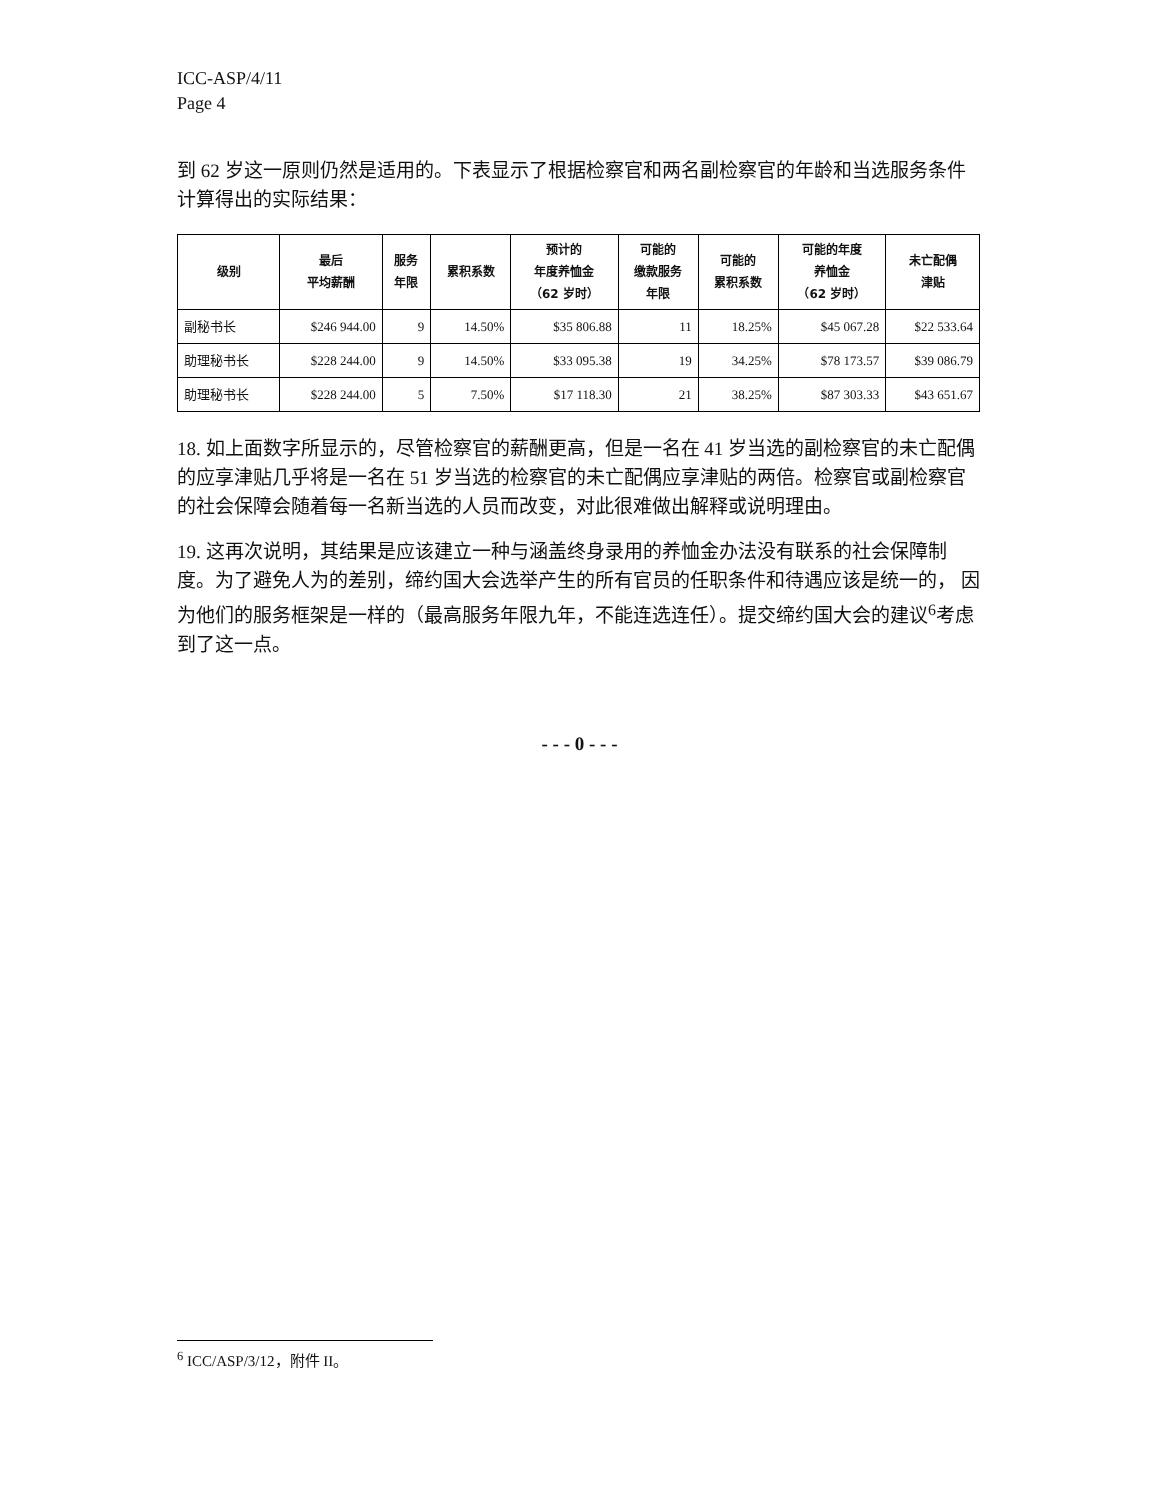ICC-ASP/4/11
Page 4
到 62 岁这一原则仍然是适用的。下表显示了根据检察官和两名副检察官的年龄和当选服务条件计算得出的实际结果：
| 级别 | 最后 平均薪酬 | 服务 年限 | 累积系数 | 预计的 年度养恤金 （62 岁时） | 可能的 缴款服务 年限 | 可能的 累积系数 | 可能的年度 养恤金 （62 岁时） | 未亡配偶 津贴 |
| --- | --- | --- | --- | --- | --- | --- | --- | --- |
| 副秘书长 | $246 944.00 | 9 | 14.50% | $35 806.88 | 11 | 18.25% | $45 067.28 | $22 533.64 |
| 助理秘书长 | $228 244.00 | 9 | 14.50% | $33 095.38 | 19 | 34.25% | $78 173.57 | $39 086.79 |
| 助理秘书长 | $228 244.00 | 5 | 7.50% | $17 118.30 | 21 | 38.25% | $87 303.33 | $43 651.67 |
18. 如上面数字所显示的，尽管检察官的薪酬更高，但是一名在 41 岁当选的副检察官的未亡配偶的应享津贴几乎将是一名在 51 岁当选的检察官的未亡配偶应享津贴的两倍。检察官或副检察官的社会保障会随着每一名新当选的人员而改变，对此很难做出解释或说明理由。
19. 这再次说明，其结果是应该建立一种与涵盖终身录用的养恤金办法没有联系的社会保障制度。为了避免人为的差别，缔约国大会选举产生的所有官员的任职条件和待遇应该是统一的， 因为他们的服务框架是一样的（最高服务年限九年，不能连选连任）。提交缔约国大会的建议<sup>6</sup>考虑到了这一点。
- - - 0 - - -
<sup>6</sup> ICC/ASP/3/12，附件 II。